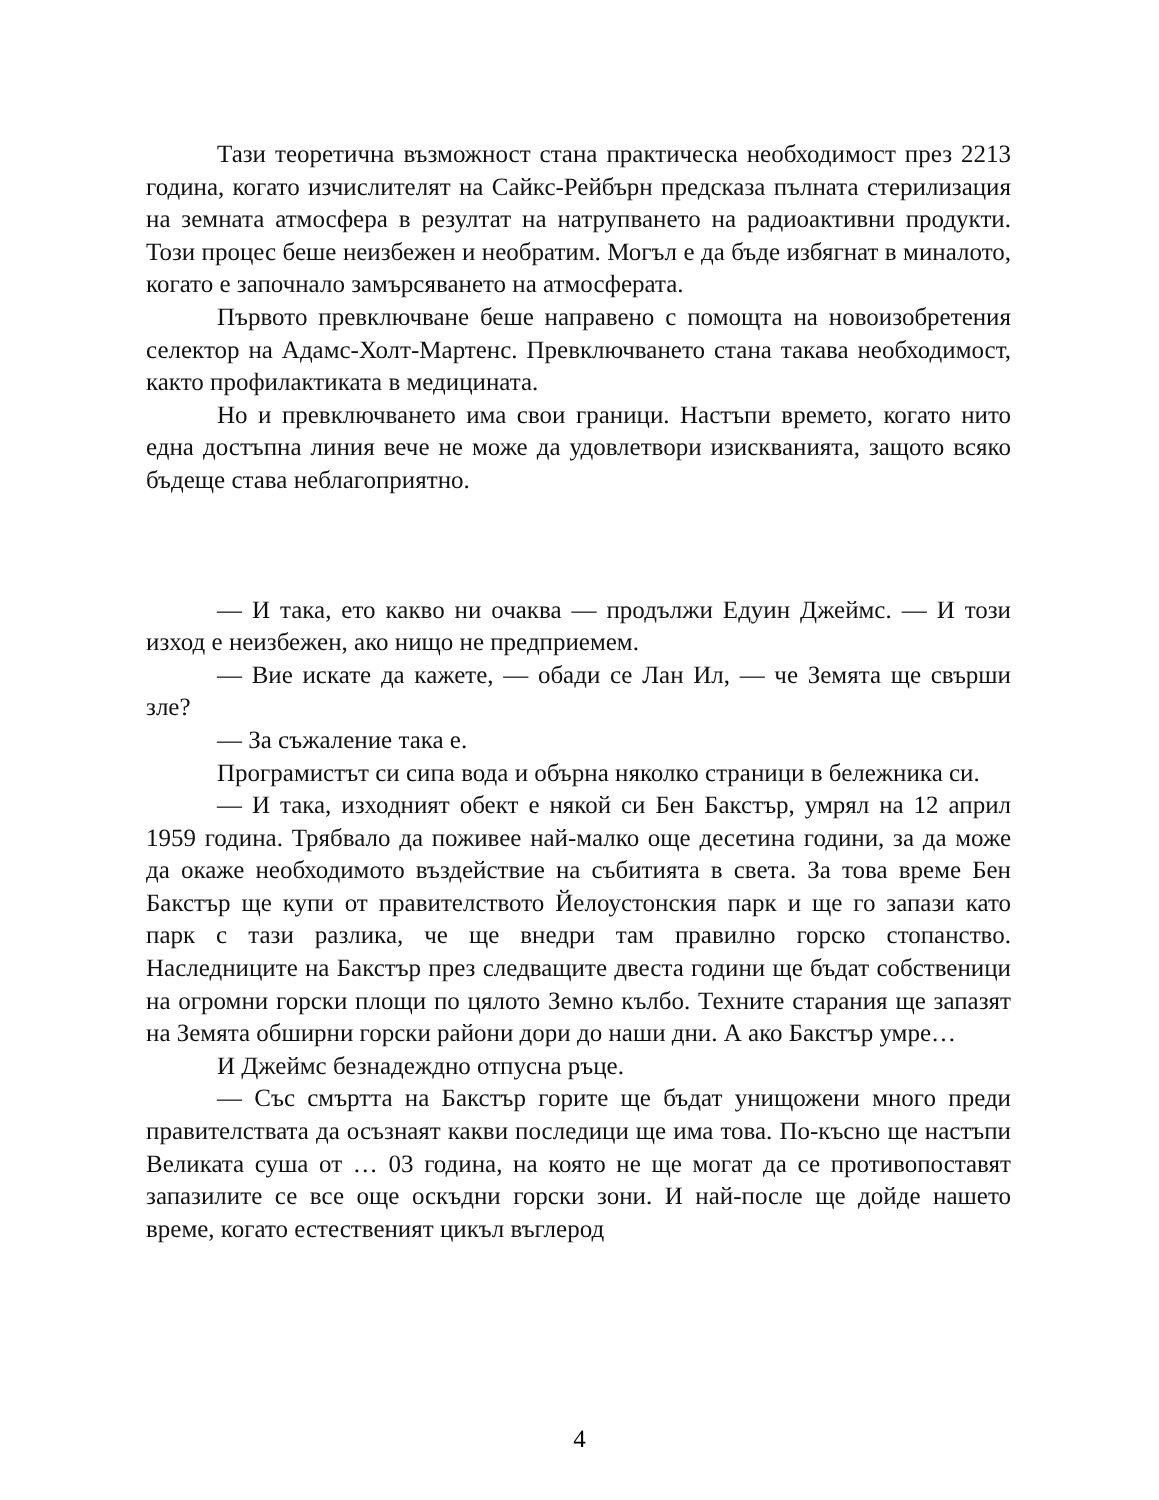Тази теоретична възможност стана практическа необходимост през 2213 година, когато изчислителят на Сайкс-Рейбърн предсказа пълната стерилизация на земната атмосфера в резултат на натрупването на радиоактивни продукти. Този процес беше неизбежен и необратим. Могъл е да бъде избягнат в миналото, когато е започнало замърсяването на атмосферата.
Първото превключване беше направено с помощта на новоизобретения селектор на Адамс-Холт-Мартенс. Превключването стана такава необходимост, както профилактиката в медицината.
Но и превключването има свои граници. Настъпи времето, когато нито една достъпна линия вече не може да удовлетвори изискванията, защото всяко бъдеще става неблагоприятно.
— И така, ето какво ни очаква — продължи Едуин Джеймс. — И този изход е неизбежен, ако нищо не предприемем.
— Вие искате да кажете, — обади се Лан Ил, — че Земята ще свърши зле?
— За съжаление така е.
Програмистът си сипа вода и обърна няколко страници в бележника си.
— И така, изходният обект е някой си Бен Бакстър, умрял на 12 април 1959 година. Трябвало да поживее най-малко още десетина години, за да може да окаже необходимото въздействие на събитията в света. За това време Бен Бакстър ще купи от правителството Йелоустонския парк и ще го запази като парк с тази разлика, че ще внедри там правилно горско стопанство. Наследниците на Бакстър през следващите двеста години ще бъдат собственици на огромни горски площи по цялото Земно кълбо. Техните старания ще запазят на Земята обширни горски райони дори до наши дни. А ако Бакстър умре…
И Джеймс безнадеждно отпусна ръце.
— Със смъртта на Бакстър горите ще бъдат унищожени много преди правителствата да осъзнаят какви последици ще има това. По-късно ще настъпи Великата суша от … 03 година, на която не ще могат да се противопоставят запазилите се все още оскъдни горски зони. И най-после ще дойде нашето време, когато естественият цикъл въглерод
4